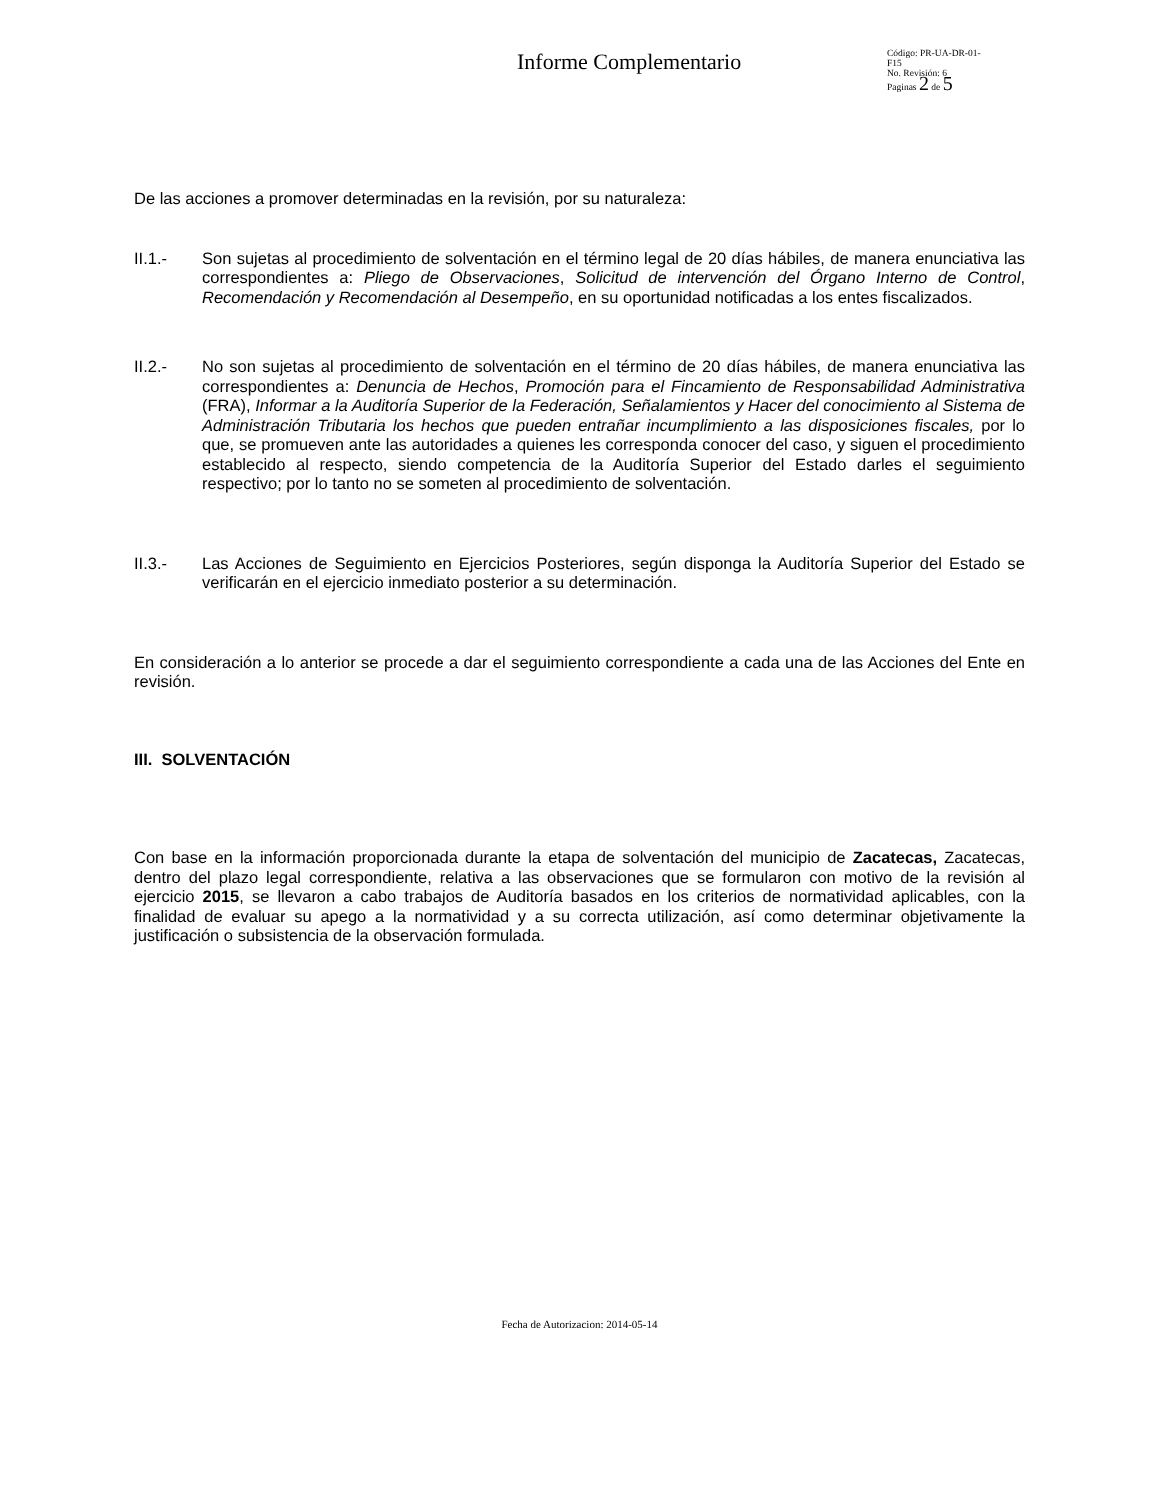Informe Complementario
Código: PR-UA-DR-01-
F15
No. Revisión: 6
Paginas 2 de 5
De las acciones a promover determinadas en la revisión, por su naturaleza:
II.1.- Son sujetas al procedimiento de solventación en el término legal de 20 días hábiles, de manera enunciativa las correspondientes a: Pliego de Observaciones, Solicitud de intervención del Órgano Interno de Control, Recomendación y Recomendación al Desempeño, en su oportunidad notificadas a los entes fiscalizados.
II.2.- No son sujetas al procedimiento de solventación en el término de 20 días hábiles, de manera enunciativa las correspondientes a: Denuncia de Hechos, Promoción para el Fincamiento de Responsabilidad Administrativa (FRA), Informar a la Auditoría Superior de la Federación, Señalamientos y Hacer del conocimiento al Sistema de Administración Tributaria los hechos que pueden entrañar incumplimiento a las disposiciones fiscales, por lo que, se promueven ante las autoridades a quienes les corresponda conocer del caso, y siguen el procedimiento establecido al respecto, siendo competencia de la Auditoría Superior del Estado darles el seguimiento respectivo; por lo tanto no se someten al procedimiento de solventación.
II.3.- Las Acciones de Seguimiento en Ejercicios Posteriores, según disponga la Auditoría Superior del Estado se verificarán en el ejercicio inmediato posterior a su determinación.
En consideración a lo anterior se procede a dar el seguimiento correspondiente a cada una de las Acciones del Ente en revisión.
III. SOLVENTACIÓN
Con base en la información proporcionada durante la etapa de solventación del municipio de Zacatecas, Zacatecas, dentro del plazo legal correspondiente, relativa a las observaciones que se formularon con motivo de la revisión al ejercicio 2015, se llevaron a cabo trabajos de Auditoría basados en los criterios de normatividad aplicables, con la finalidad de evaluar su apego a la normatividad y a su correcta utilización, así como determinar objetivamente la justificación o subsistencia de la observación formulada.
Fecha de Autorizacion: 2014-05-14